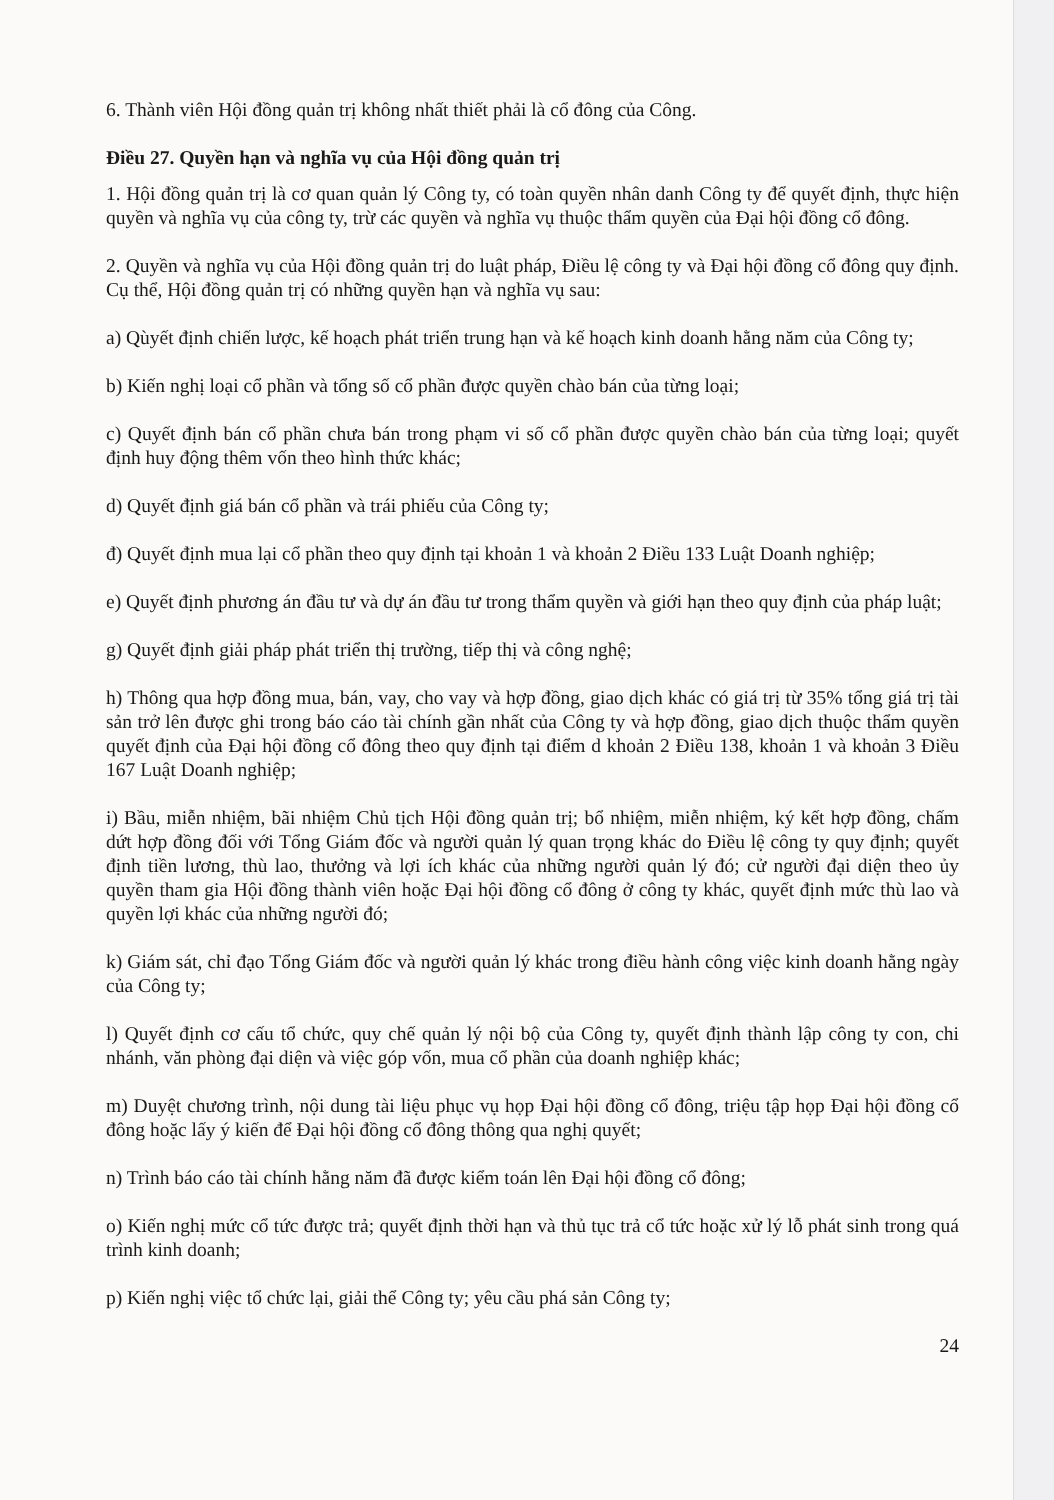6. Thành viên Hội đồng quản trị không nhất thiết phải là cổ đông của Công.
Điều 27. Quyền hạn và nghĩa vụ của Hội đồng quản trị
1. Hội đồng quản trị là cơ quan quản lý Công ty, có toàn quyền nhân danh Công ty để quyết định, thực hiện quyền và nghĩa vụ của công ty, trừ các quyền và nghĩa vụ thuộc thẩm quyền của Đại hội đồng cổ đông.
2. Quyền và nghĩa vụ của Hội đồng quản trị do luật pháp, Điều lệ công ty và Đại hội đồng cổ đông quy định. Cụ thể, Hội đồng quản trị có những quyền hạn và nghĩa vụ sau:
a) Qùyết định chiến lược, kế hoạch phát triển trung hạn và kế hoạch kinh doanh hằng năm của Công ty;
b) Kiến nghị loại cổ phần và tổng số cổ phần được quyền chào bán của từng loại;
c) Quyết định bán cổ phần chưa bán trong phạm vi số cổ phần được quyền chào bán của từng loại; quyết định huy động thêm vốn theo hình thức khác;
d) Quyết định giá bán cổ phần và trái phiếu của Công ty;
đ) Quyết định mua lại cổ phần theo quy định tại khoản 1 và khoản 2 Điều 133 Luật Doanh nghiệp;
e) Quyết định phương án đầu tư và dự án đầu tư trong thẩm quyền và giới hạn theo quy định của pháp luật;
g) Quyết định giải pháp phát triển thị trường, tiếp thị và công nghệ;
h) Thông qua hợp đồng mua, bán, vay, cho vay và hợp đồng, giao dịch khác có giá trị từ 35% tổng giá trị tài sản trở lên được ghi trong báo cáo tài chính gần nhất của Công ty và hợp đồng, giao dịch thuộc thẩm quyền quyết định của Đại hội đồng cổ đông theo quy định tại điểm d khoản 2 Điều 138, khoản 1 và khoản 3 Điều 167 Luật Doanh nghiệp;
i) Bầu, miễn nhiệm, bãi nhiệm Chủ tịch Hội đồng quản trị; bổ nhiệm, miễn nhiệm, ký kết hợp đồng, chấm dứt hợp đồng đối với Tổng Giám đốc và người quản lý quan trọng khác do Điều lệ công ty quy định; quyết định tiền lương, thù lao, thưởng và lợi ích khác của những người quản lý đó; cử người đại diện theo ủy quyền tham gia Hội đồng thành viên hoặc Đại hội đồng cổ đông ở công ty khác, quyết định mức thù lao và quyền lợi khác của những người đó;
k) Giám sát, chỉ đạo Tổng Giám đốc và người quản lý khác trong điều hành công việc kinh doanh hằng ngày của Công ty;
l) Quyết định cơ cấu tổ chức, quy chế quản lý nội bộ của Công ty, quyết định thành lập công ty con, chi nhánh, văn phòng đại diện và việc góp vốn, mua cổ phần của doanh nghiệp khác;
m) Duyệt chương trình, nội dung tài liệu phục vụ họp Đại hội đồng cổ đông, triệu tập họp Đại hội đồng cổ đông hoặc lấy ý kiến để Đại hội đồng cổ đông thông qua nghị quyết;
n) Trình báo cáo tài chính hằng năm đã được kiểm toán lên Đại hội đồng cổ đông;
o) Kiến nghị mức cổ tức được trả; quyết định thời hạn và thủ tục trả cổ tức hoặc xử lý lỗ phát sinh trong quá trình kinh doanh;
p) Kiến nghị việc tổ chức lại, giải thể Công ty; yêu cầu phá sản Công ty;
24